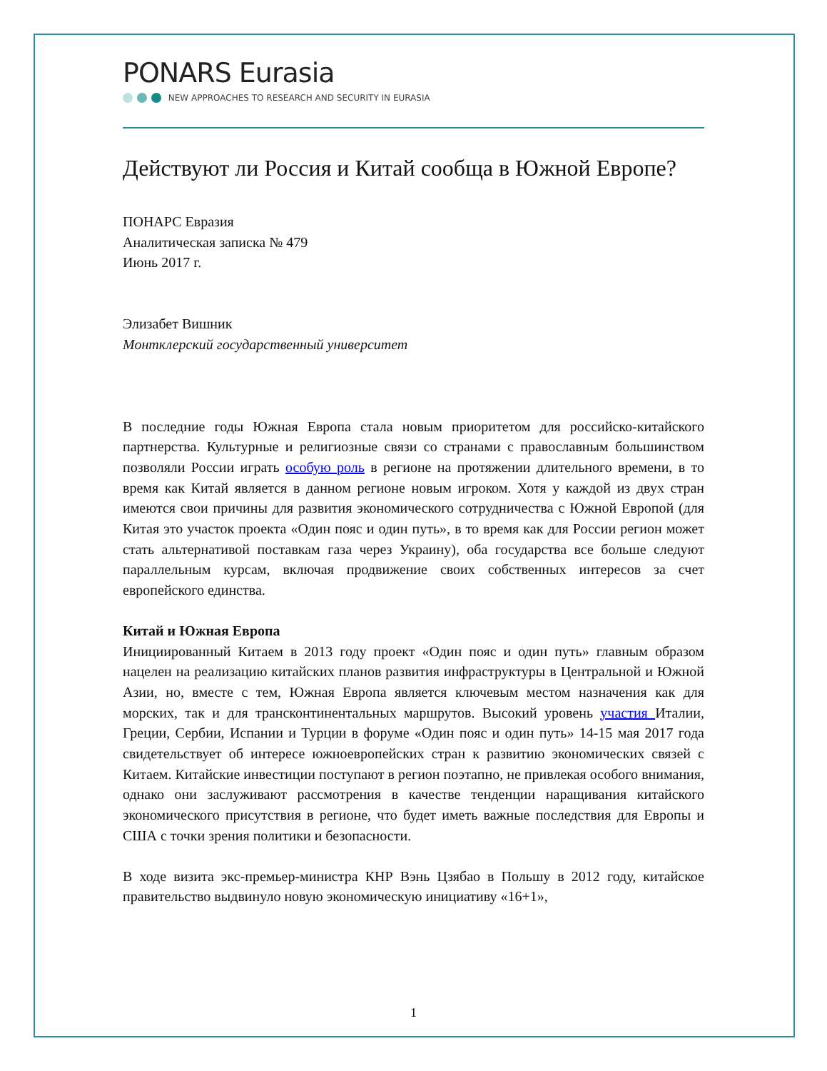PONARS Eurasia
NEW APPROACHES TO RESEARCH AND SECURITY IN EURASIA
Действуют ли Россия и Китай сообща в Южной Европе?
ПОНАРС Евразия
Аналитическая записка № 479
Июнь 2017 г.
Элизабет Вишник
Монтклерский государственный университет
В последние годы Южная Европа стала новым приоритетом для российско-китайского партнерства. Культурные и религиозные связи со странами с православным большинством позволяли России играть особую роль в регионе на протяжении длительного времени, в то время как Китай является в данном регионе новым игроком. Хотя у каждой из двух стран имеются свои причины для развития экономического сотрудничества с Южной Европой (для Китая это участок проекта «Один пояс и один путь», в то время как для России регион может стать альтернативой поставкам газа через Украину), оба государства все больше следуют параллельным курсам, включая продвижение своих собственных интересов за счет европейского единства.
Китай и Южная Европа
Инициированный Китаем в 2013 году проект «Один пояс и один путь» главным образом нацелен на реализацию китайских планов развития инфраструктуры в Центральной и Южной Азии, но, вместе с тем, Южная Европа является ключевым местом назначения как для морских, так и для трансконтинентальных маршрутов. Высокий уровень участия Италии, Греции, Сербии, Испании и Турции в форуме «Один пояс и один путь» 14-15 мая 2017 года свидетельствует об интересе южноевропейских стран к развитию экономических связей с Китаем. Китайские инвестиции поступают в регион поэтапно, не привлекая особого внимания, однако они заслуживают рассмотрения в качестве тенденции наращивания китайского экономического присутствия в регионе, что будет иметь важные последствия для Европы и США с точки зрения политики и безопасности.
В ходе визита экс-премьер-министра КНР Вэнь Цзябао в Польшу в 2012 году, китайское правительство выдвинуло новую экономическую инициативу «16+1»,
1